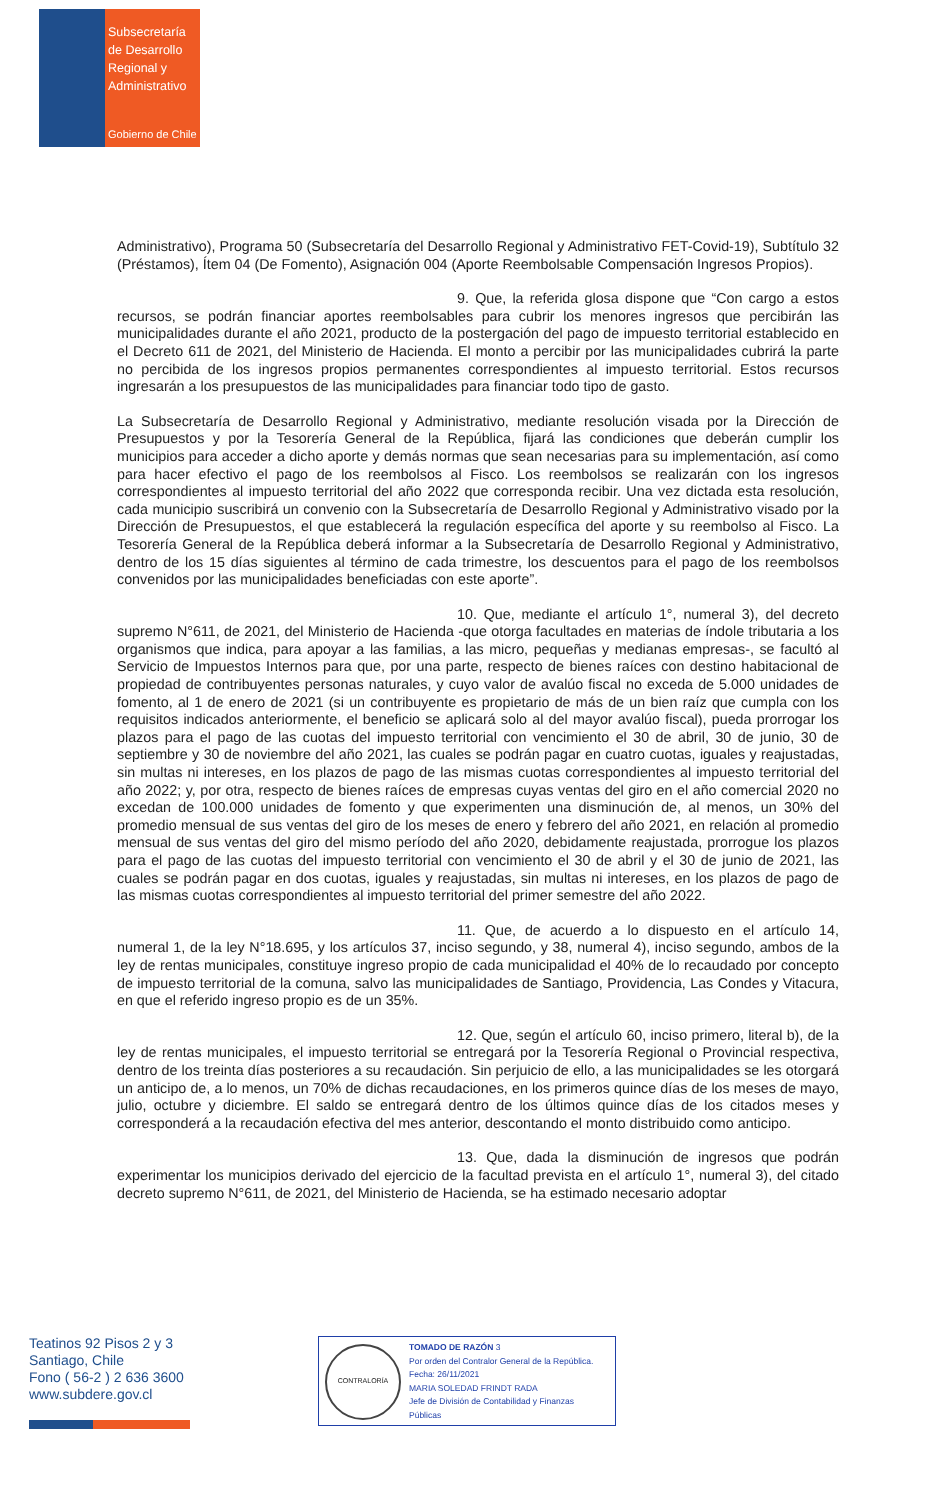Subsecretaría
de Desarrollo
Regional y
Administrativo
Gobierno de Chile
Administrativo), Programa 50 (Subsecretaría del Desarrollo Regional y Administrativo FET-Covid-19), Subtítulo 32 (Préstamos), Ítem 04 (De Fomento), Asignación 004 (Aporte Reembolsable Compensación Ingresos Propios).
9. Que, la referida glosa dispone que “Con cargo a estos recursos, se podrán financiar aportes reembolsables para cubrir los menores ingresos que percibirán las municipalidades durante el año 2021, producto de la postergación del pago de impuesto territorial establecido en el Decreto 611 de 2021, del Ministerio de Hacienda. El monto a percibir por las municipalidades cubrirá la parte no percibida de los ingresos propios permanentes correspondientes al impuesto territorial. Estos recursos ingresarán a los presupuestos de las municipalidades para financiar todo tipo de gasto.
La Subsecretaría de Desarrollo Regional y Administrativo, mediante resolución visada por la Dirección de Presupuestos y por la Tesorería General de la República, fijará las condiciones que deberán cumplir los municipios para acceder a dicho aporte y demás normas que sean necesarias para su implementación, así como para hacer efectivo el pago de los reembolsos al Fisco. Los reembolsos se realizarán con los ingresos correspondientes al impuesto territorial del año 2022 que corresponda recibir. Una vez dictada esta resolución, cada municipio suscribirá un convenio con la Subsecretaría de Desarrollo Regional y Administrativo visado por la Dirección de Presupuestos, el que establecerá la regulación específica del aporte y su reembolso al Fisco. La Tesorería General de la República deberá informar a la Subsecretaría de Desarrollo Regional y Administrativo, dentro de los 15 días siguientes al término de cada trimestre, los descuentos para el pago de los reembolsos convenidos por las municipalidades beneficiadas con este aporte”.
10. Que, mediante el artículo 1°, numeral 3), del decreto supremo N°611, de 2021, del Ministerio de Hacienda -que otorga facultades en materias de índole tributaria a los organismos que indica, para apoyar a las familias, a las micro, pequeñas y medianas empresas-, se facultó al Servicio de Impuestos Internos para que, por una parte, respecto de bienes raíces con destino habitacional de propiedad de contribuyentes personas naturales, y cuyo valor de avalúo fiscal no exceda de 5.000 unidades de fomento, al 1 de enero de 2021 (si un contribuyente es propietario de más de un bien raíz que cumpla con los requisitos indicados anteriormente, el beneficio se aplicará solo al del mayor avalúo fiscal), pueda prorrogar los plazos para el pago de las cuotas del impuesto territorial con vencimiento el 30 de abril, 30 de junio, 30 de septiembre y 30 de noviembre del año 2021, las cuales se podrán pagar en cuatro cuotas, iguales y reajustadas, sin multas ni intereses, en los plazos de pago de las mismas cuotas correspondientes al impuesto territorial del año 2022; y, por otra, respecto de bienes raíces de empresas cuyas ventas del giro en el año comercial 2020 no excedan de 100.000 unidades de fomento y que experimenten una disminución de, al menos, un 30% del promedio mensual de sus ventas del giro de los meses de enero y febrero del año 2021, en relación al promedio mensual de sus ventas del giro del mismo período del año 2020, debidamente reajustada, prorrogue los plazos para el pago de las cuotas del impuesto territorial con vencimiento el 30 de abril y el 30 de junio de 2021, las cuales se podrán pagar en dos cuotas, iguales y reajustadas, sin multas ni intereses, en los plazos de pago de las mismas cuotas correspondientes al impuesto territorial del primer semestre del año 2022.
11. Que, de acuerdo a lo dispuesto en el artículo 14, numeral 1, de la ley N°18.695, y los artículos 37, inciso segundo, y 38, numeral 4), inciso segundo, ambos de la ley de rentas municipales, constituye ingreso propio de cada municipalidad el 40% de lo recaudado por concepto de impuesto territorial de la comuna, salvo las municipalidades de Santiago, Providencia, Las Condes y Vitacura, en que el referido ingreso propio es de un 35%.
12. Que, según el artículo 60, inciso primero, literal b), de la ley de rentas municipales, el impuesto territorial se entregará por la Tesorería Regional o Provincial respectiva, dentro de los treinta días posteriores a su recaudación. Sin perjuicio de ello, a las municipalidades se les otorgará un anticipo de, a lo menos, un 70% de dichas recaudaciones, en los primeros quince días de los meses de mayo, julio, octubre y diciembre. El saldo se entregará dentro de los últimos quince días de los citados meses y corresponderá a la recaudación efectiva del mes anterior, descontando el monto distribuido como anticipo.
13. Que, dada la disminución de ingresos que podrán experimentar los municipios derivado del ejercicio de la facultad prevista en el artículo 1°, numeral 3), del citado decreto supremo N°611, de 2021, del Ministerio de Hacienda, se ha estimado necesario adoptar
Teatinos 92 Pisos 2 y 3
Santiago, Chile
Fono ( 56-2 ) 2 636 3600
www.subdere.gov.cl
CONTRALORÍA
TOMADO DE RAZÓN 3
Por orden del Contralor General de la República.
Fecha: 26/11/2021
MARIA SOLEDAD FRINDT RADA
Jefe de División de Contabilidad y Finanzas
Públicas